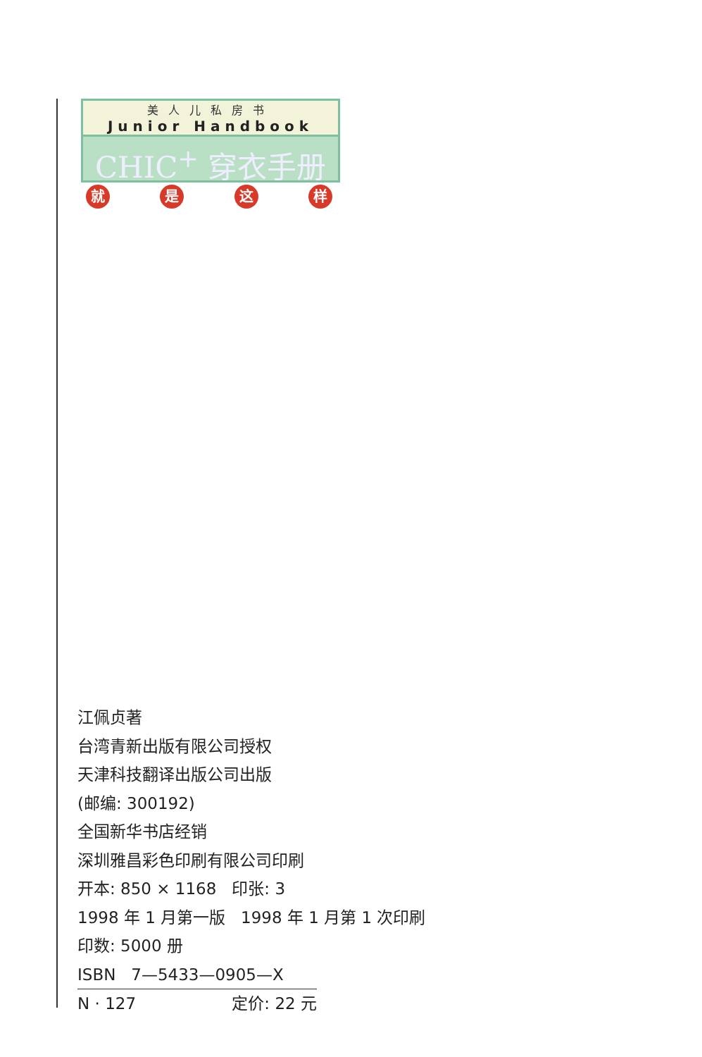美人儿私房书
Junior Handbook
CHIC<sup>+</sup> 穿衣手册
就 是 这 样
江佩贞著
台湾青新出版有限公司授权
天津科技翻译出版公司出版
(邮编: 300192)
全国新华书店经销
深圳雅昌彩色印刷有限公司印刷
开本: 850 × 1168 印张: 3
1998 年 1 月第一版 1998 年 1 月第 1 次印刷
印数: 5000 册
ISBN 7—5433—0905—X
N · 127 定价: 22 元